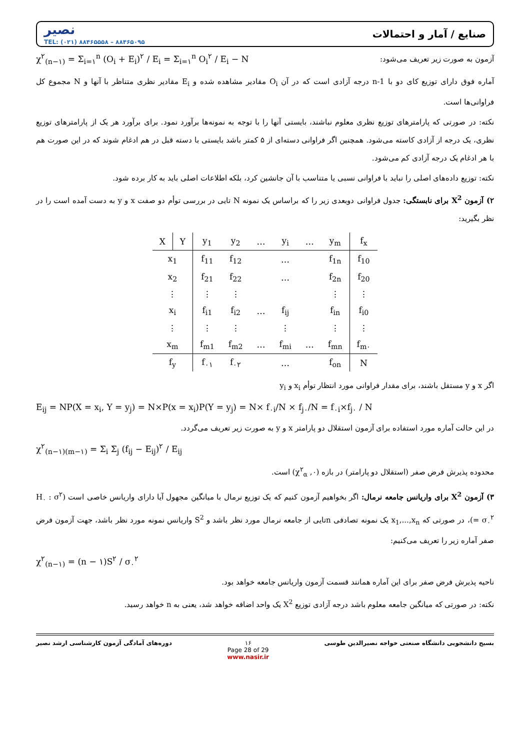نصیر
TEL: (۰۲۱) ۸۸۴۶۵۵۵۸ – ۸۸۴۶۵۰۹۵
صنایع / آمار و احتمالات
χ<sup>۲</sup><sub>(n−۱)</sub> = Σ<sub>i=۱</sub><sup>n</sup> (O<sub>i</sub> + E<sub>i</sub>)<sup>۲</sup> / E<sub>i</sub> = Σ<sub>i=۱</sub><sup>n</sup> O<sub>i</sub><sup>۲</sup> / E<sub>i</sub> − N
آزمون به صورت زیر تعریف می‌شود:
آماره فوق دارای توزیع کای دو با n-1 درجه آزادی است که در آن O<sub>i</sub> مقادیر مشاهده شده و E<sub>i</sub> مقادیر نظری متناظر با آنها و N مجموع کل فراوانی‌ها است.
نکته: در صورتی که پارامترهای توزیع نظری معلوم نباشند، بایستی آنها را با توجه به نمونه‌ها برآورد نمود. برای برآورد هر یک از پارامترهای توزیع نظری، یک درجه از آزادی کاسته می‌شود. همچنین اگر فراوانی دسته‌ای از ۵ کمتر باشد بایستی با دسته قبل در هم ادغام شوند که در این صورت هم با هر ادغام یک درجه آزادی کم می‌شود.
نکته: توزیع داده‌های اصلی را نباید با فراوانی نسبی یا متناسب با آن جانشین کرد، بلکه اطلاعات اصلی باید به کار برده شود.
۲) آزمون X<sup>2</sup> برای نابستگی: جدول فراوانی دوبعدی زیر را که براساس یک نمونه N تایی در بررسی توأم دو صفت x و y به دست آمده است را در نظر بگیرید:
| X | Y | y<sub>1</sub> | y<sub>2</sub> | … | y<sub>i</sub> | … | y<sub>m</sub> | f<sub>x</sub> |
| --- | --- | --- | --- | --- | --- | --- | --- | --- |
| x<sub>1</sub> | | f<sub>11</sub> | f<sub>12</sub> | | … | | f<sub>1n</sub> | f<sub>10</sub> |
| x<sub>2</sub> | | f<sub>21</sub> | f<sub>22</sub> | | … | | f<sub>2n</sub> | f<sub>20</sub> |
| ⋮ | | ⋮ | ⋮ | | | | ⋮ | ⋮ |
| x<sub>i</sub> | | f<sub>i1</sub> | f<sub>i2</sub> | … | f<sub>ij</sub> | | f<sub>in</sub> | f<sub>i0</sub> |
| ⋮ | | ⋮ | ⋮ | | ⋮ | | ⋮ | ⋮ |
| x<sub>m</sub> | | f<sub>m1</sub> | f<sub>m2</sub> | … | f<sub>mi</sub> | … | f<sub>mn</sub> | f<sub>m۰</sub> |
| f<sub>y</sub> | | f<sub>۰۱</sub> | f<sub>۰۲</sub> | | … | | f<sub>on</sub> | N |
اگر x و y مستقل باشند، برای مقدار فراوانی مورد انتظار توأم x<sub>i</sub> و y<sub>i</sub>
E<sub>ij</sub> = NP(X = x<sub>i</sub>, Y = y<sub>j</sub>) = N×P(x = x<sub>i</sub>)P(Y = y<sub>j</sub>) = N× f<sub>۰i</sub>/N × f<sub>j۰</sub>/N = f<sub>۰i</sub>×f<sub>j۰</sub> / N
در این حالت آماره مورد استفاده برای آزمون استقلال دو پارامتر x و y به صورت زیر تعریف می‌گردد.
χ<sup>۲</sup><sub>(n−۱)(m−۱)</sub> = Σ<sub>i</sub> Σ<sub>j</sub> (f<sub>ij</sub> − E<sub>ij</sub>)<sup>۲</sup> / E<sub>ij</sub>
محدوده پذیرش فرض صفر (استقلال دو پارامتر) در بازه (۰, χ<sup>۲</sup><sub>α</sub>) است.
۳) آزمون X<sup>2</sup> برای واریانس جامعه نرمال: اگر بخواهیم آزمون کنیم که یک توزیع نرمال با میانگین مجهول آیا دارای واریانس خاصی است (H<sub>۰</sub> : σ<sup>۲</sup> = σ<sub>۰</sub><sup>۲</sup>)، در صورتی که x<sub>1</sub>,...,x<sub>n</sub> یک نمونه تصادفی nتایی از جامعه نرمال مورد نظر باشد و S<sup>2</sup> واریانس نمونه مورد نظر باشد، جهت آزمون فرض صفر آماره زیر را تعریف می‌کنیم:
χ<sup>۲</sup><sub>(n−۱)</sub> = (n − ۱)S<sup>۲</sup> / σ<sub>۰</sub><sup>۲</sup>
ناحیه پذیرش فرض صفر برای این آماره همانند قسمت آزمون واریانس جامعه خواهد بود.
نکته: در صورتی که میانگین جامعه معلوم باشد درجه آزادی توزیع X<sup>2</sup> یک واحد اضافه خواهد شد، یعنی به n خواهد رسید.
دوره‌های آمادگی آزمون کارشناسی ارشد نصیر ۱۶
Page 28 of 29
www.nasir.ir بسیج دانشجویی دانشگاه صنعتی خواجه نصیرالدین طوسی